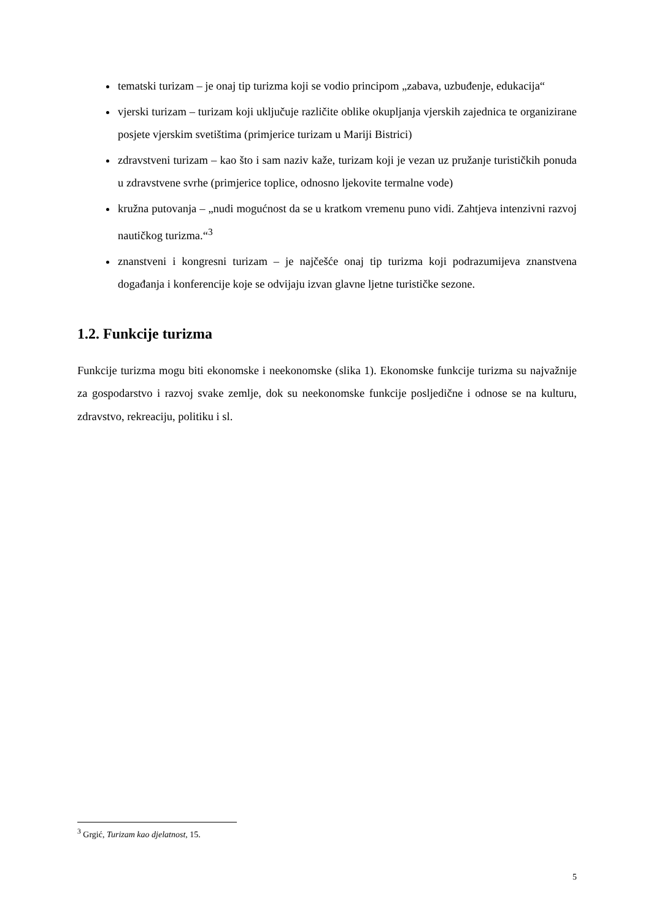tematski turizam – je onaj tip turizma koji se vodio principom „zabava, uzbuđenje, edukacija“
vjerski turizam – turizam koji uključuje različite oblike okupljanja vjerskih zajednica te organizirane posjete vjerskim svetištima (primjerice turizam u Mariji Bistrici)
zdravstveni turizam – kao što i sam naziv kaže, turizam koji je vezan uz pružanje turističkih ponuda u zdravstvene svrhe (primjerice toplice, odnosno ljekovite termalne vode)
kružna putovanja – „nudi mogućnost da se u kratkom vremenu puno vidi. Zahtjeva intenzivni razvoj nautičkog turizma.“<sup>3</sup>
znanstveni i kongresni turizam – je najčešće onaj tip turizma koji podrazumijeva znanstvena događanja i konferencije koje se odvijaju izvan glavne ljetne turističke sezone.
1.2. Funkcije turizma
Funkcije turizma mogu biti ekonomske i neekonomske (slika 1). Ekonomske funkcije turizma su najvažnije za gospodarstvo i razvoj svake zemlje, dok su neekonomske funkcije posljedične i odnose se na kulturu, zdravstvo, rekreaciju, politiku i sl.
<sup>3</sup> Grgić, Turizam kao djelatnost, 15.
5